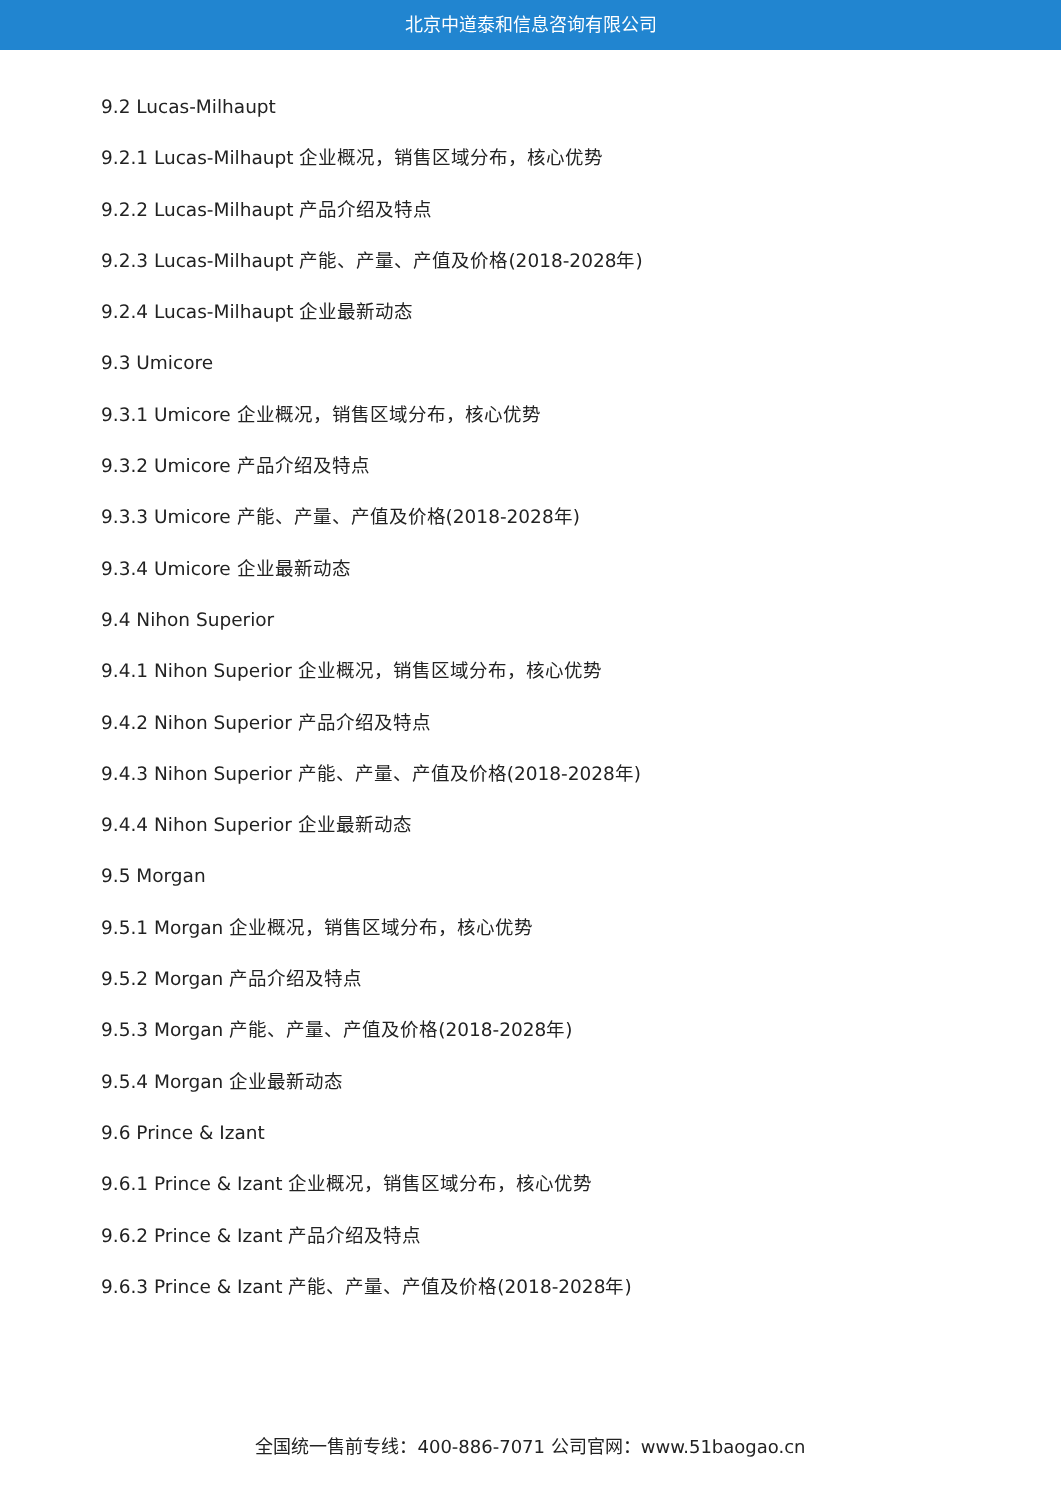北京中道泰和信息咨询有限公司
9.2 Lucas-Milhaupt
9.2.1 Lucas-Milhaupt 企业概况，销售区域分布，核心优势
9.2.2 Lucas-Milhaupt 产品介绍及特点
9.2.3 Lucas-Milhaupt 产能、产量、产值及价格(2018-2028年)
9.2.4 Lucas-Milhaupt 企业最新动态
9.3 Umicore
9.3.1 Umicore 企业概况，销售区域分布，核心优势
9.3.2 Umicore 产品介绍及特点
9.3.3 Umicore 产能、产量、产值及价格(2018-2028年)
9.3.4 Umicore 企业最新动态
9.4 Nihon Superior
9.4.1 Nihon Superior 企业概况，销售区域分布，核心优势
9.4.2 Nihon Superior 产品介绍及特点
9.4.3 Nihon Superior 产能、产量、产值及价格(2018-2028年)
9.4.4 Nihon Superior 企业最新动态
9.5 Morgan
9.5.1 Morgan 企业概况，销售区域分布，核心优势
9.5.2 Morgan 产品介绍及特点
9.5.3 Morgan 产能、产量、产值及价格(2018-2028年)
9.5.4 Morgan 企业最新动态
9.6 Prince & Izant
9.6.1 Prince & Izant 企业概况，销售区域分布，核心优势
9.6.2 Prince & Izant 产品介绍及特点
9.6.3 Prince & Izant 产能、产量、产值及价格(2018-2028年)
全国统一售前专线：400-886-7071 公司官网：www.51baogao.cn